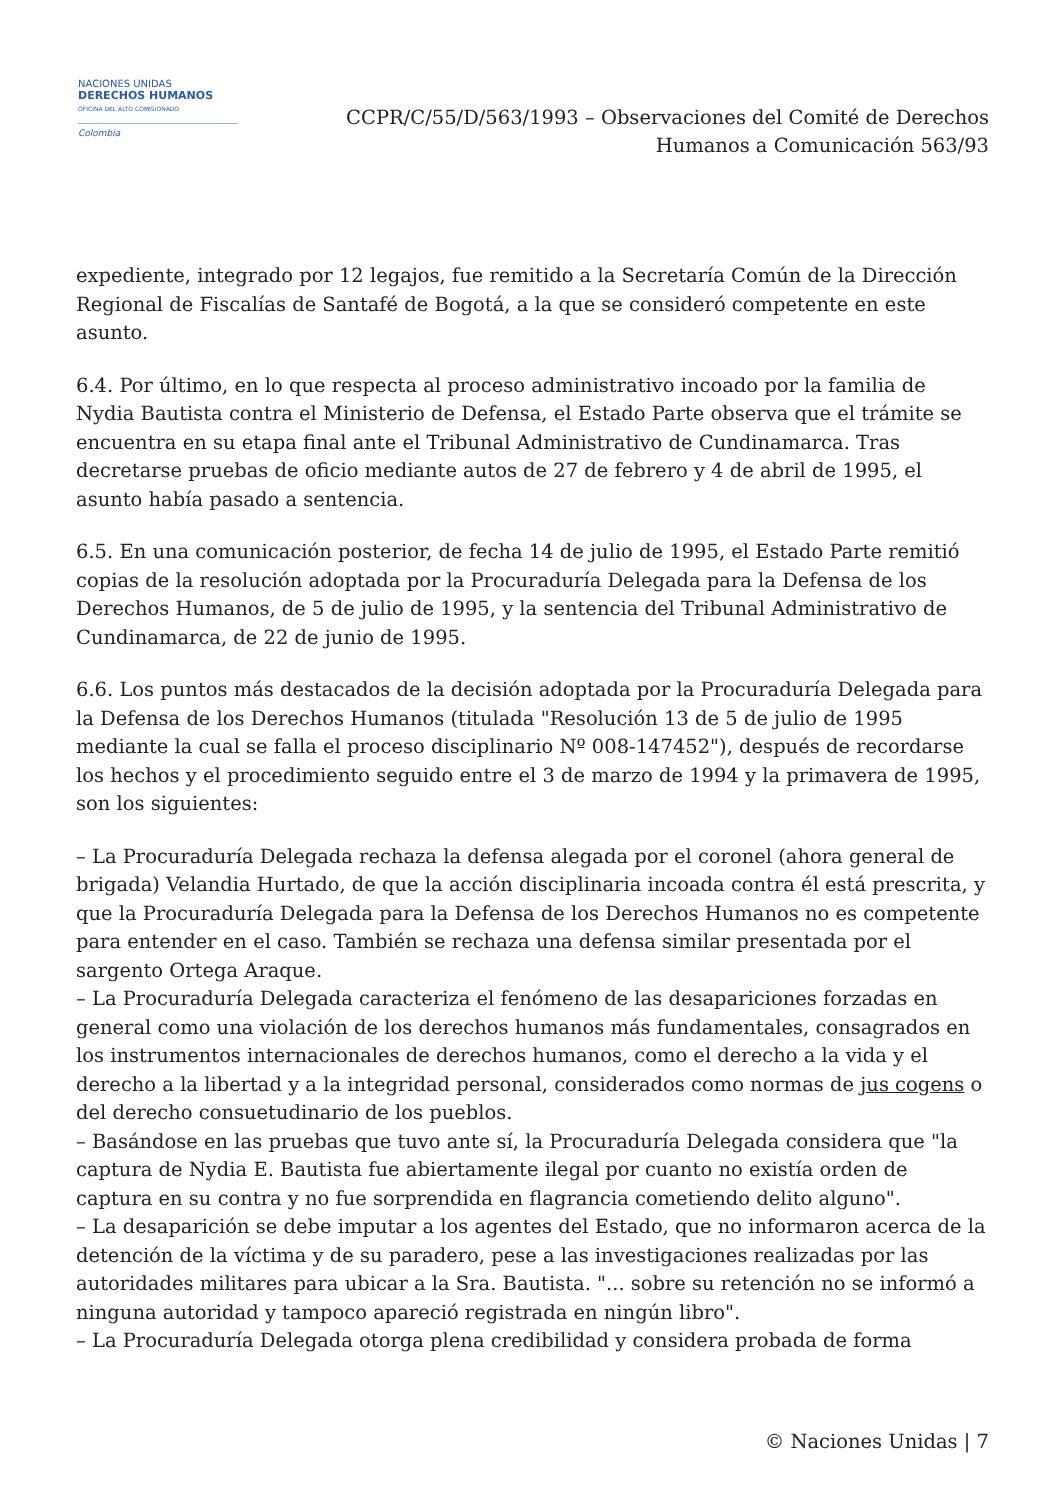NACIONES UNIDAS
DERECHOS HUMANOS
OFICINA DEL ALTO COMISIONADO
Colombia
CCPR/C/55/D/563/1993 – Observaciones del Comité de Derechos
Humanos a Comunicación 563/93
expediente, integrado por 12 legajos, fue remitido a la Secretaría Común de la Dirección Regional de Fiscalías de Santafé de Bogotá, a la que se consideró competente en este asunto.
6.4. Por último, en lo que respecta al proceso administrativo incoado por la familia de Nydia Bautista contra el Ministerio de Defensa, el Estado Parte observa que el trámite se encuentra en su etapa final ante el Tribunal Administrativo de Cundinamarca. Tras decretarse pruebas de oficio mediante autos de 27 de febrero y 4 de abril de 1995, el asunto había pasado a sentencia.
6.5. En una comunicación posterior, de fecha 14 de julio de 1995, el Estado Parte remitió copias de la resolución adoptada por la Procuraduría Delegada para la Defensa de los Derechos Humanos, de 5 de julio de 1995, y la sentencia del Tribunal Administrativo de Cundinamarca, de 22 de junio de 1995.
6.6. Los puntos más destacados de la decisión adoptada por la Procuraduría Delegada para la Defensa de los Derechos Humanos (titulada "Resolución 13 de 5 de julio de 1995 mediante la cual se falla el proceso disciplinario Nº 008-147452"), después de recordarse los hechos y el procedimiento seguido entre el 3 de marzo de 1994 y la primavera de 1995, son los siguientes:
– La Procuraduría Delegada rechaza la defensa alegada por el coronel (ahora general de brigada) Velandia Hurtado, de que la acción disciplinaria incoada contra él está prescrita, y que la Procuraduría Delegada para la Defensa de los Derechos Humanos no es competente para entender en el caso. También se rechaza una defensa similar presentada por el sargento Ortega Araque.
– La Procuraduría Delegada caracteriza el fenómeno de las desapariciones forzadas en general como una violación de los derechos humanos más fundamentales, consagrados en los instrumentos internacionales de derechos humanos, como el derecho a la vida y el derecho a la libertad y a la integridad personal, considerados como normas de jus cogens o del derecho consuetudinario de los pueblos.
– Basándose en las pruebas que tuvo ante sí, la Procuraduría Delegada considera que "la captura de Nydia E. Bautista fue abiertamente ilegal por cuanto no existía orden de captura en su contra y no fue sorprendida en flagrancia cometiendo delito alguno".
– La desaparición se debe imputar a los agentes del Estado, que no informaron acerca de la detención de la víctima y de su paradero, pese a las investigaciones realizadas por las autoridades militares para ubicar a la Sra. Bautista. "... sobre su retención no se informó a ninguna autoridad y tampoco apareció registrada en ningún libro".
– La Procuraduría Delegada otorga plena credibilidad y considera probada de forma
© Naciones Unidas | 7